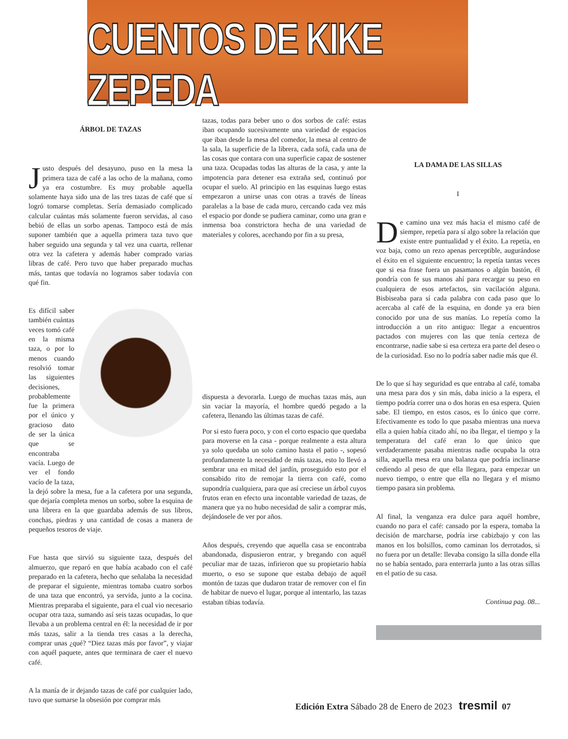CUENTOS DE KIKE ZEPEDA
ÁRBOL DE TAZAS
Justo después del desayuno, puso en la mesa la primera taza de café a las ocho de la mañana, como ya era costumbre. Es muy probable aquella solamente haya sido una de las tres tazas de café que sí logró tomarse completas. Sería demasiado complicado calcular cuántas más solamente fueron servidas, al caso bebió de ellas un sorbo apenas. Tampoco está de más suponer también que a aquella primera taza tuvo que haber seguido una segunda y tal vez una cuarta, rellenar otra vez la cafetera y además haber comprado varias libras de café. Pero tuvo que haber preparado muchas más, tantas que todavía no logramos saber todavía con qué fin.
Es difícil saber también cuántas veces tomó café en la misma taza, o por lo menos cuando resolvió tomar las siguientes decisiones, probablemente fue la primera por el único y gracioso dato de ser la única que se encontraba vacía. Luego de ver el fondo vacío de la taza, la dejó sobre la mesa, fue a la cafetera por una segunda, que dejaría completa menos un sorbo, sobre la esquina de una librera en la que guardaba además de sus libros, conchas, piedras y una cantidad de cosas a manera de pequeños tesoros de viaje.
Fue hasta que sirvió su siguiente taza, después del almuerzo, que reparó en que había acabado con el café preparado en la cafetera, hecho que señalaba la necesidad de preparar el siguiente, mientras tomaba cuatro sorbos de una taza que encontró, ya servida, junto a la cocina. Mientras preparaba el siguiente, para el cual vio necesario ocupar otra taza, sumando así seis tazas ocupadas, lo que llevaba a un problema central en él: la necesidad de ir por más tazas, salir a la tienda tres casas a la derecha, comprar unas ¿qué? “Diez tazas más por favor”, y viajar con aquél paquete, antes que terminara de caer el nuevo café.
A la manía de ir dejando tazas de café por cualquier lado, tuvo que sumarse la obsesión por comprar más
tazas, todas para beber uno o dos sorbos de café: estas iban ocupando sucesivamente una variedad de espacios que iban desde la mesa del comedor, la mesa al centro de la sala, la superficie de la librera, cada sofá, cada una de las cosas que contara con una superficie capaz de sostener una taza. Ocupadas todas las alturas de la casa, y ante la impotencia para detener esa extraña sed, continuó por ocupar el suelo. Al principio en las esquinas luego estas empezaron a unirse unas con otras a través de líneas paralelas a la base de cada muro, cercando cada vez más el espacio por donde se pudiera caminar, como una gran e inmensa boa constrictora hecha de una variedad de materiales y colores, acechando por fin a su presa,
dispuesta a devorarla. Luego de muchas tazas más, aun sin vaciar la mayoría, el hombre quedó pegado a la cafetera, llenando las últimas tazas de café.
Por si esto fuera poco, y con el corto espacio que quedaba para moverse en la casa - porque realmente a esta altura ya solo quedaba un solo camino hasta el patio -, sopesó profundamente la necesidad de más tazas, esto lo llevó a sembrar una en mitad del jardín, proseguido esto por el consabido rito de remojar la tierra con café, como supondría cualquiera, para que así creciese un árbol cuyos frutos eran en efecto una incontable variedad de tazas, de manera que ya no hubo necesidad de salir a comprar más, dejándosele de ver por años.
Años después, creyendo que aquella casa se encontraba abandonada, dispusieron entrar, y bregando con aquél peculiar mar de tazas, infirieron que su propietario había muerto, o eso se supone que estaba debajo de aquél montón de tazas que dudaron tratar de remover con el fin de habitar de nuevo el lugar, porque al intentarlo, las tazas estaban tibias todavía.
LA DAMA DE LAS SILLAS
I
De camino una vez más hacia el mismo café de siempre, repetía para sí algo sobre la relación que existe entre puntualidad y el éxito. La repetía, en voz baja, como un rezo apenas perceptible, augurándose el éxito en el siguiente encuentro; la repetía tantas veces que si esa frase fuera un pasamanos o algún bastón, él pondría con fe sus manos ahí para recargar su peso en cualquiera de esos artefactos, sin vacilación alguna. Bisbiseaba para sí cada palabra con cada paso que lo acercaba al café de la esquina, en donde ya era bien conocido por una de sus manías. Lo repetía como la introducción a un rito antiguo: llegar a encuentros pactados con mujeres con las que tenía certeza de encontrarse, nadie sabe si esa certeza era parte del deseo o de la curiosidad. Eso no lo podría saber nadie más que él.
De lo que sí hay seguridad es que entraba al café, tomaba una mesa para dos y sin más, daba inicio a la espera, el tiempo podría correr una o dos horas en esa espera. Quien sabe. El tiempo, en estos casos, es lo único que corre. Efectivamente es todo lo que pasaba mientras una nueva ella a quien había citado ahí, no iba llegar, el tiempo y la temperatura del café eran lo que único que verdaderamente pasaba mientras nadie ocupaba la otra silla, aquella mesa era una balanza que podría inclinarse cediendo al peso de que ella llegara, para empezar un nuevo tiempo, o entre que ella no llegara y el mismo tiempo pasara sin problema.
Al final, la venganza era dulce para aquél hombre, cuando no para el café: cansado por la espera, tomaba la decisión de marcharse, podría irse cabizbajo y con las manos en los bolsillos, como caminan los derrotados, si no fuera por un detalle: llevaba consigo la silla donde ella no se había sentado, para enterrarla junto a las otras sillas en el patio de su casa.
Continua pag. 08...
Edición Extra Sábado 28 de Enero de 2023 tresmil 07